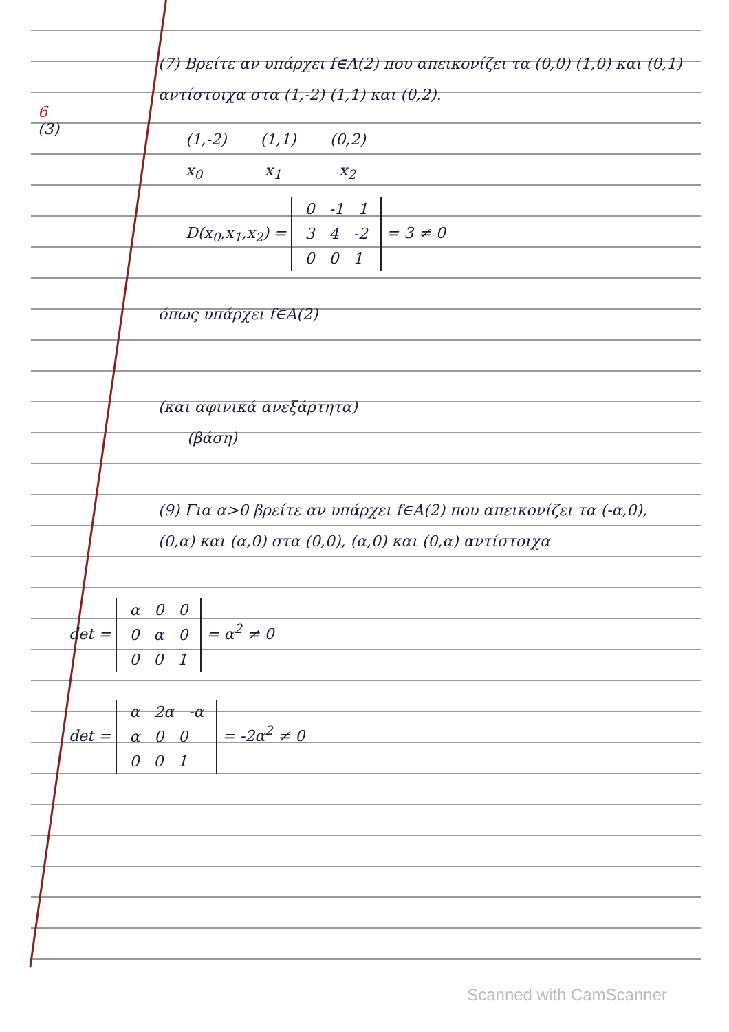6
(3)
(7) Βρείτε αν υπάρχει f∈A(2) που απεικονίζει τα (0,0) (1,0) και (0,1) αντίστοιχα στα (1,-2) (1,1) και (0,2).
(1,-2) (1,1) (0,2)
x<sub>0</sub> x<sub>1</sub> x<sub>2</sub>
D(x<sub>0</sub>,x<sub>1</sub>,x<sub>2</sub>) = 0 -1 1
3 4 -2
0 0 1 = 3 ≠ 0
όπως υπάρχει f∈A(2)
(και αφινικά ανεξάρτητα)
(βάση)
(9) Για α>0 βρείτε αν υπάρχει f∈A(2) που απεικονίζει τα (-α,0), (0,α) και (α,0) στα (0,0), (α,0) και (0,α) αντίστοιχα
det = α 0 0
0 α 0
0 0 1 = α<sup>2</sup> ≠ 0
det = α 2α -α
α 0 0
0 0 1 = -2α<sup>2</sup> ≠ 0
Scanned with CamScanner